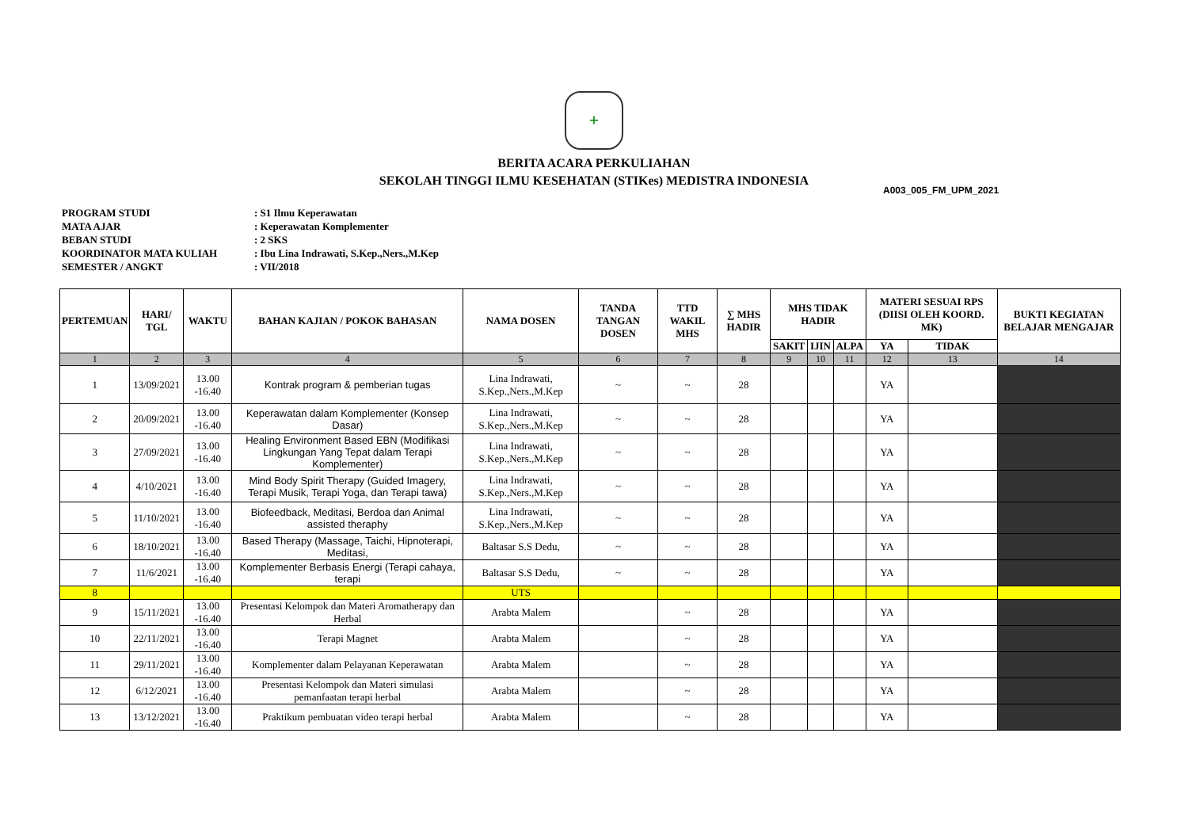A003_005_FM_UPM_2021
+
BERITA ACARA PERKULIAHAN
SEKOLAH TINGGI ILMU KESEHATAN (STIKes) MEDISTRA INDONESIA
PROGRAM STUDI: S1 Ilmu Keperawatan
MATA AJAR: Keperawatan Komplementer
BEBAN STUDI: 2 SKS
KOORDINATOR MATA KULIAH: Ibu Lina Indrawati, S.Kep.,Ners.,M.Kep
SEMESTER / ANGKT: VII/2018
| PERTEMUAN | HARI/ TGL | WAKTU | BAHAN KAJIAN / POKOK BAHASAN | NAMA DOSEN | TANDA TANGAN DOSEN | TTD WAKIL MHS | ∑ MHS HADIR | MHS TIDAK HADIR | | | MATERI SESUAI RPS (DIISI OLEH KOORD. MK) | | BUKTI KEGIATAN BELAJAR MENGAJAR |
| --- | --- | --- | --- | --- | --- | --- | --- | --- | --- | --- | --- | --- | --- |
| | | | | | | | | SAKIT | IJIN | ALPA | YA | TIDAK | |
| 1 | 2 | 3 | 4 | 5 | 6 | 7 | 8 | 9 | 10 | 11 | 12 | 13 | 14 |
| 1 | 13/09/2021 | 13.00 -16.40 | Kontrak program & pemberian tugas | Lina Indrawati, S.Kep.,Ners.,M.Kep | ~ | ~ | 28 | | | | YA | | |
| 2 | 20/09/2021 | 13.00 -16.40 | Keperawatan dalam Komplementer (Konsep Dasar) | Lina Indrawati, S.Kep.,Ners.,M.Kep | ~ | ~ | 28 | | | | YA | | |
| 3 | 27/09/2021 | 13.00 -16.40 | Healing Environment Based EBN (Modifikasi Lingkungan Yang Tepat dalam Terapi Komplementer) | Lina Indrawati, S.Kep.,Ners.,M.Kep | ~ | ~ | 28 | | | | YA | | |
| 4 | 4/10/2021 | 13.00 -16.40 | Mind Body Spirit Therapy (Guided Imagery, Terapi Musik, Terapi Yoga, dan Terapi tawa) | Lina Indrawati, S.Kep.,Ners.,M.Kep | ~ | ~ | 28 | | | | YA | | |
| 5 | 11/10/2021 | 13.00 -16.40 | Biofeedback, Meditasi, Berdoa dan Animal assisted theraphy | Lina Indrawati, S.Kep.,Ners.,M.Kep | ~ | ~ | 28 | | | | YA | | |
| 6 | 18/10/2021 | 13.00 -16.40 | Based Therapy (Massage, Taichi, Hipnoterapi, Meditasi, | Baltasar S.S Dedu, | ~ | ~ | 28 | | | | YA | | |
| 7 | 11/6/2021 | 13.00 -16.40 | Komplementer Berbasis Energi (Terapi cahaya, terapi | Baltasar S.S Dedu, | ~ | ~ | 28 | | | | YA | | |
| 8 | | | | UTS | | | | | | | | | |
| 9 | 15/11/2021 | 13.00 -16.40 | Presentasi Kelompok dan Materi Aromatherapy dan Herbal | Arabta Malem | | ~ | 28 | | | | YA | | |
| 10 | 22/11/2021 | 13.00 -16.40 | Terapi Magnet | Arabta Malem | | ~ | 28 | | | | YA | | |
| 11 | 29/11/2021 | 13.00 -16.40 | Komplementer dalam Pelayanan Keperawatan | Arabta Malem | | ~ | 28 | | | | YA | | |
| 12 | 6/12/2021 | 13.00 -16.40 | Presentasi Kelompok dan Materi simulasi pemanfaatan terapi herbal | Arabta Malem | | ~ | 28 | | | | YA | | |
| 13 | 13/12/2021 | 13.00 -16.40 | Praktikum pembuatan video terapi herbal | Arabta Malem | | ~ | 28 | | | | YA | | |